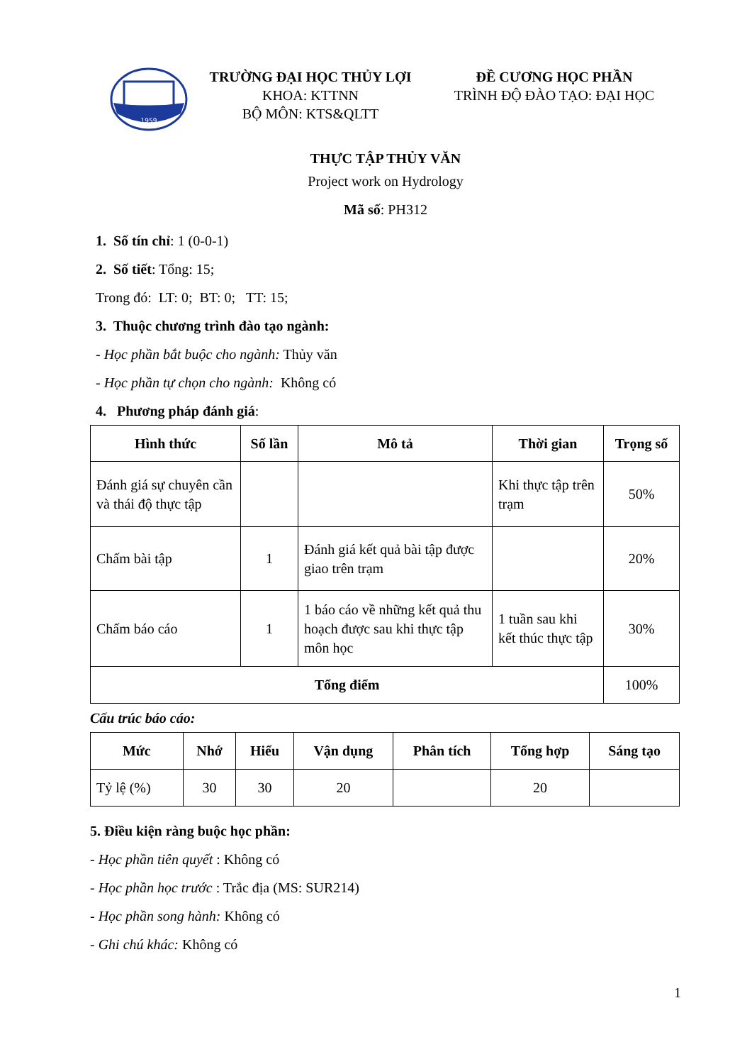1959
TRƯỜNG ĐẠI HỌC THỦY LỢI
KHOA: KTTNN
BỘ MÔN: KTS&QLTT
ĐỀ CƯƠNG HỌC PHẦN
TRÌNH ĐỘ ĐÀO TẠO: ĐẠI HỌC
THỰC TẬP THỦY VĂN
Project work on Hydrology
Mã số: PH312
1. Số tín chỉ: 1 (0-0-1)
2. Số tiết: Tổng: 15;
Trong đó: LT: 0; BT: 0; TT: 15;
3. Thuộc chương trình đào tạo ngành:
- Học phần bắt buộc cho ngành: Thủy văn
- Học phần tự chọn cho ngành: Không có
4. Phương pháp đánh giá:
| Hình thức | Số lần | Mô tả | Thời gian | Trọng số |
| --- | --- | --- | --- | --- |
| Đánh giá sự chuyên cần và thái độ thực tập | | | Khi thực tập trên trạm | 50% |
| Chấm bài tập | 1 | Đánh giá kết quả bài tập được giao trên trạm | | 20% |
| Chấm báo cáo | 1 | 1 báo cáo về những kết quả thu hoạch được sau khi thực tập môn học | 1 tuần sau khi kết thúc thực tập | 30% |
| Tổng điểm | | | | 100% |
Cấu trúc báo cáo:
| Mức | Nhớ | Hiểu | Vận dụng | Phân tích | Tổng hợp | Sáng tạo |
| --- | --- | --- | --- | --- | --- | --- |
| Tỷ lệ (%) | 30 | 30 | 20 | | 20 | |
5. Điều kiện ràng buộc học phần:
- Học phần tiên quyết : Không có
- Học phần học trước : Trắc địa (MS: SUR214)
- Học phần song hành: Không có
- Ghi chú khác: Không có
1